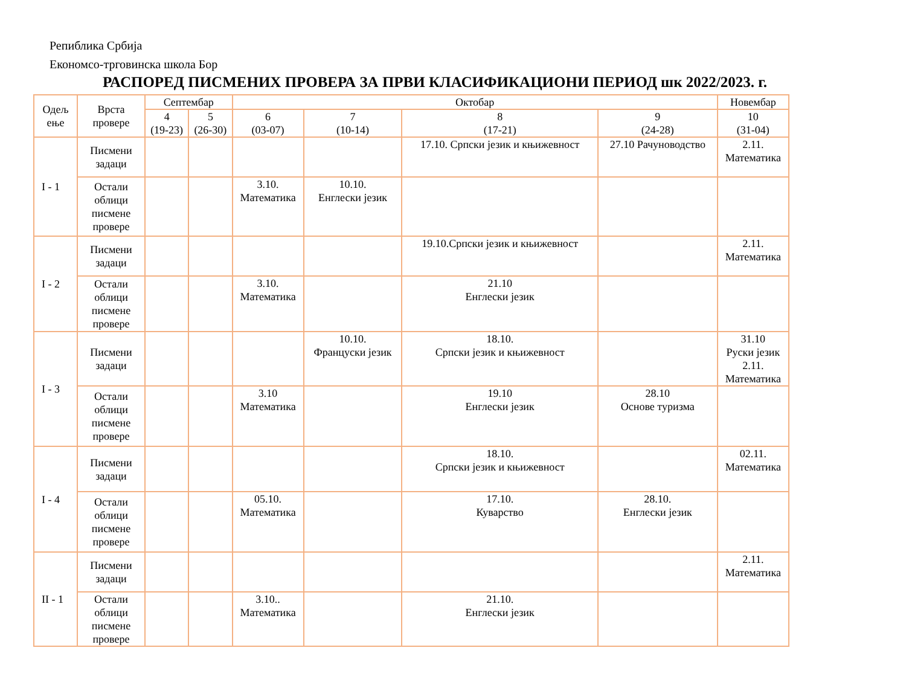Репиблика Србија
Економсо-трговинска школа Бор
РАСПОРЕД ПИСМЕНИХ ПРОВЕРА ЗА ПРВИ КЛАСИФИКАЦИОНИ ПЕРИОД шк 2022/2023. г.
| Одељ ење | Врста провере | Септембар | | Октобар | | | | Новембар |
| --- | --- | --- | --- | --- | --- | --- | --- | --- |
| | | 4 (19-23) | 5 (26-30) | 6 (03-07) | 7 (10-14) | 8 (17-21) | 9 (24-28) | 10 (31-04) |
| I - 1 | Писмени задаци | | | | | 17.10. Српски језик и књижевност | 27.10 Рачуноводство | 2.11. Математика |
| | Остали облици писмене провере | | | 3.10. Математика | 10.10. Енглески језик | | | |
| I - 2 | Писмени задаци | | | | | 19.10.Српски језик и књижевност | | 2.11. Математика |
| | Остали облици писмене провере | | | 3.10. Математика | | 21.10 Енглески језик | | |
| I - 3 | Писмени задаци | | | | 10.10. Француски језик | 18.10. Српски језик и књижевност | | 31.10 Руски језик 2.11. Математика |
| | Остали облици писмене провере | | | 3.10 Математика | | 19.10 Енглески језик | 28.10 Основе туризма | |
| I - 4 | Писмени задаци | | | | | 18.10. Српски језик и књижевност | | 02.11. Математика |
| | Остали облици писмене провере | | | 05.10. Математика | | 17.10. Куварство | 28.10. Енглески језик | |
| II - 1 | Писмени задаци | | | | | | | 2.11. Математика |
| | Остали облици писмене провере | | | 3.10.. Математика | | 21.10. Енглески језик | | |